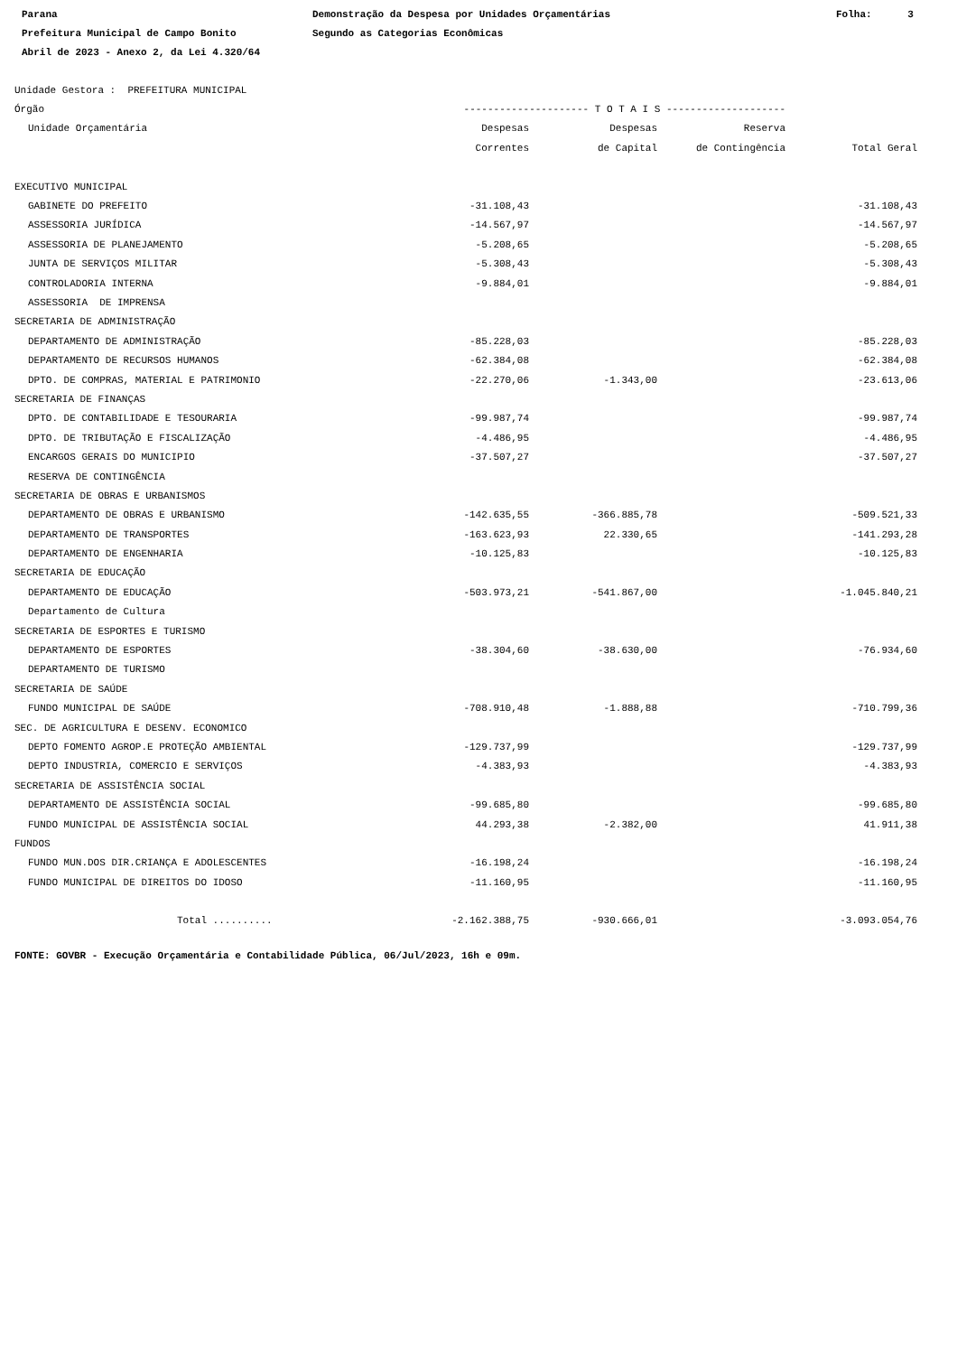Parana Prefeitura Municipal de Campo Bonito Abril de 2023 - Anexo 2, da Lei 4.320/64
Demonstração da Despesa por Unidades Orçamentárias Segundo as Categorias Econômicas
Folha: 3
| Unidade Gestora : PREFEITURA MUNICIPAL | | | | |
| Órgão | --------------------- T O T A I S -------------------- | | | |
| Unidade Orçamentária | Despesas | Despesas | Reserva | |
| | Correntes | de Capital | de Contingência | Total Geral |
| EXECUTIVO MUNICIPAL | | | | |
| GABINETE DO PREFEITO | -31.108,43 | | | -31.108,43 |
| ASSESSORIA JURÍDICA | -14.567,97 | | | -14.567,97 |
| ASSESSORIA DE PLANEJAMENTO | -5.208,65 | | | -5.208,65 |
| JUNTA DE SERVIÇOS MILITAR | -5.308,43 | | | -5.308,43 |
| CONTROLADORIA INTERNA | -9.884,01 | | | -9.884,01 |
| ASSESSORIA DE IMPRENSA | | | | |
| SECRETARIA DE ADMINISTRAÇÃO | | | | |
| DEPARTAMENTO DE ADMINISTRAÇÃO | -85.228,03 | | | -85.228,03 |
| DEPARTAMENTO DE RECURSOS HUMANOS | -62.384,08 | | | -62.384,08 |
| DPTO. DE COMPRAS, MATERIAL E PATRIMONIO | -22.270,06 | -1.343,00 | | -23.613,06 |
| SECRETARIA DE FINANÇAS | | | | |
| DPTO. DE CONTABILIDADE E TESOURARIA | -99.987,74 | | | -99.987,74 |
| DPTO. DE TRIBUTAÇÃO E FISCALIZAÇÃO | -4.486,95 | | | -4.486,95 |
| ENCARGOS GERAIS DO MUNICIPIO | -37.507,27 | | | -37.507,27 |
| RESERVA DE CONTINGÊNCIA | | | | |
| SECRETARIA DE OBRAS E URBANISMOS | | | | |
| DEPARTAMENTO DE OBRAS E URBANISMO | -142.635,55 | -366.885,78 | | -509.521,33 |
| DEPARTAMENTO DE TRANSPORTES | -163.623,93 | 22.330,65 | | -141.293,28 |
| DEPARTAMENTO DE ENGENHARIA | -10.125,83 | | | -10.125,83 |
| SECRETARIA DE EDUCAÇÃO | | | | |
| DEPARTAMENTO DE EDUCAÇÃO | -503.973,21 | -541.867,00 | | -1.045.840,21 |
| Departamento de Cultura | | | | |
| SECRETARIA DE ESPORTES E TURISMO | | | | |
| DEPARTAMENTO DE ESPORTES | -38.304,60 | -38.630,00 | | -76.934,60 |
| DEPARTAMENTO DE TURISMO | | | | |
| SECRETARIA DE SAÚDE | | | | |
| FUNDO MUNICIPAL DE SAÚDE | -708.910,48 | -1.888,88 | | -710.799,36 |
| SEC. DE AGRICULTURA E DESENV. ECONOMICO | | | | |
| DEPTO FOMENTO AGROP.E PROTEÇÃO AMBIENTAL | -129.737,99 | | | -129.737,99 |
| DEPTO INDUSTRIA, COMERCIO E SERVIÇOS | -4.383,93 | | | -4.383,93 |
| SECRETARIA DE ASSISTÊNCIA SOCIAL | | | | |
| DEPARTAMENTO DE ASSISTÊNCIA SOCIAL | -99.685,80 | | | -99.685,80 |
| FUNDO MUNICIPAL DE ASSISTÊNCIA SOCIAL | 44.293,38 | -2.382,00 | | 41.911,38 |
| FUNDOS | | | | |
| FUNDO MUN.DOS DIR.CRIANÇA E ADOLESCENTES | -16.198,24 | | | -16.198,24 |
| FUNDO MUNICIPAL DE DIREITOS DO IDOSO | -11.160,95 | | | -11.160,95 |
| Total .......... | -2.162.388,75 | -930.666,01 | | -3.093.054,76 |
FONTE: GOVBR - Execução Orçamentária e Contabilidade Pública, 06/Jul/2023, 16h e 09m.